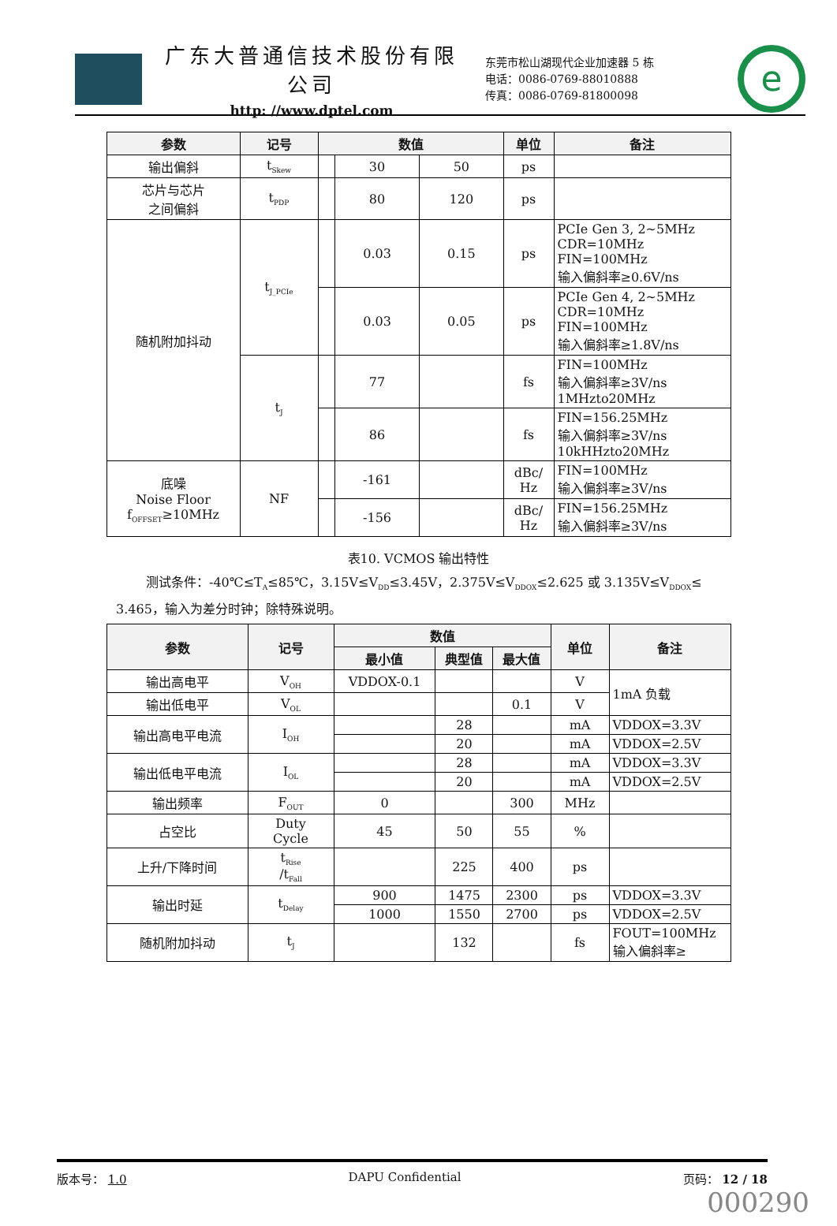广东大普通信技术股份有限公司
http: //www.dptel.com
东莞市松山湖现代企业加速器 5 栋
电话：0086-0769-88010888
传真：0086-0769-81800098
e
| 参数 | 记号 | 数值 | | | 单位 | 备注 |
| --- | --- | --- | --- | --- | --- | --- |
| 输出偏斜 | t<sub>Skew</sub> | | 30 | 50 | ps | |
| 芯片与芯片 之间偏斜 | t<sub>PDP</sub> | | 80 | 120 | ps | |
| 随机附加抖动 | t<sub>J_PCIe</sub> | | 0.03 | 0.15 | ps | PCIe Gen 3, 2~5MHz CDR=10MHz FIN=100MHz 输入偏斜率≥0.6V/ns |
| | | | 0.03 | 0.05 | ps | PCIe Gen 4, 2~5MHz CDR=10MHz FIN=100MHz 输入偏斜率≥1.8V/ns |
| | t<sub>J</sub> | | 77 | | fs | FIN=100MHz 输入偏斜率≥3V/ns 1MHzto20MHz |
| | | | 86 | | fs | FIN=156.25MHz 输入偏斜率≥3V/ns 10kHHzto20MHz |
| 底噪 Noise Floor f<sub>OFFSET</sub>≥10MHz | NF | | -161 | | dBc/ Hz | FIN=100MHz 输入偏斜率≥3V/ns |
| | | | -156 | | dBc/ Hz | FIN=156.25MHz 输入偏斜率≥3V/ns |
表10. VCMOS 输出特性
测试条件：-40℃≤T<sub>A</sub>≤85℃，3.15V≤V<sub>DD</sub>≤3.45V，2.375V≤V<sub>DDOX</sub>≤2.625 或 3.135V≤V<sub>DDOX</sub>≤ 3.465，输入为差分时钟；除特殊说明。
| 参数 | 记号 | 数值 | | | 单位 | 备注 |
| --- | --- | --- | --- | --- | --- | --- |
| | | 最小值 | 典型值 | 最大值 | | |
| 输出高电平 | V<sub>OH</sub> | VDDOX-0.1 | | | V | 1mA 负载 |
| 输出低电平 | V<sub>OL</sub> | | | 0.1 | V | |
| 输出高电平电流 | I<sub>OH</sub> | | 28 | | mA | VDDOX=3.3V |
| | | | 20 | | mA | VDDOX=2.5V |
| 输出低电平电流 | I<sub>OL</sub> | | 28 | | mA | VDDOX=3.3V |
| | | | 20 | | mA | VDDOX=2.5V |
| 输出频率 | F<sub>OUT</sub> | 0 | | 300 | MHz | |
| 占空比 | Duty Cycle | 45 | 50 | 55 | % | |
| 上升/下降时间 | t<sub>Rise</sub> /t<sub>Fall</sub> | | 225 | 400 | ps | |
| 输出时延 | t<sub>Delay</sub> | 900 | 1475 | 2300 | ps | VDDOX=3.3V |
| | | 1000 | 1550 | 2700 | ps | VDDOX=2.5V |
| 随机附加抖动 | t<sub>J</sub> | | 132 | | fs | FOUT=100MHz 输入偏斜率≥ |
版本号： 1.0 DAPU Confidential 页码： 12 / 18
000290